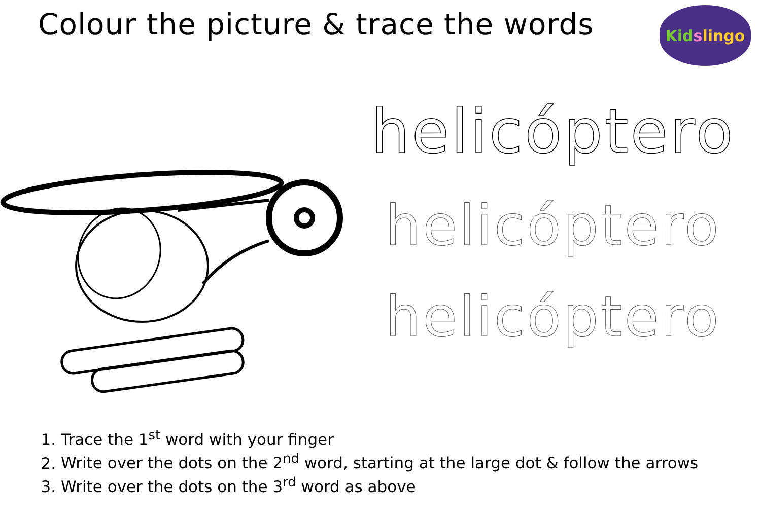Colour the picture & trace the words
Kid s lingo
helicóptero
helicóptero
helicóptero
1. Trace the 1<sup>st</sup> word with your finger
2. Write over the dots on the 2<sup>nd</sup> word, starting at the large dot & follow the arrows
3. Write over the dots on the 3<sup>rd</sup> word as above